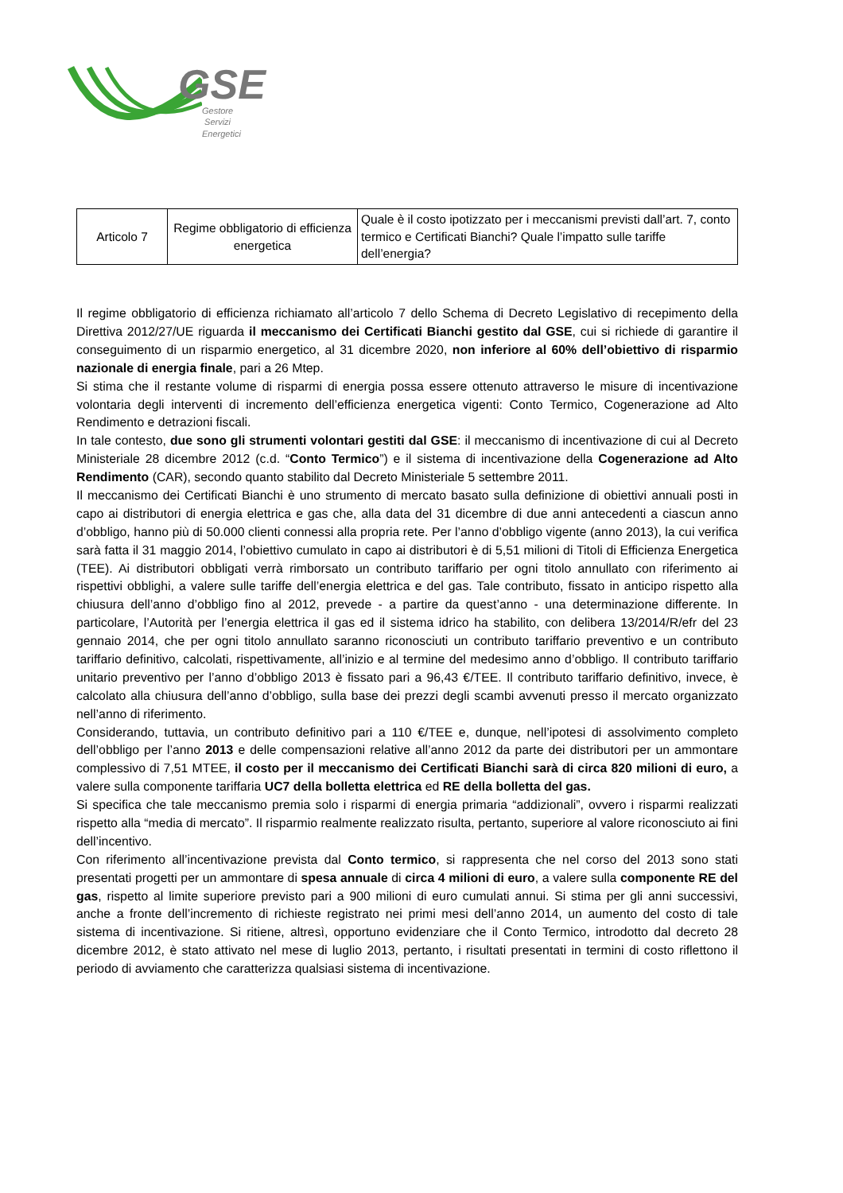GSE
Gestore
Servizi
Energetici
| Articolo 7 | Regime obbligatorio di efficienza energetica | Quale è il costo ipotizzato per i meccanismi previsti dall’art. 7, conto termico e Certificati Bianchi? Quale l’impatto sulle tariffe dell’energia? |
Il regime obbligatorio di efficienza richiamato all’articolo 7 dello Schema di Decreto Legislativo di recepimento della Direttiva 2012/27/UE riguarda il meccanismo dei Certificati Bianchi gestito dal GSE, cui si richiede di garantire il conseguimento di un risparmio energetico, al 31 dicembre 2020, non inferiore al 60% dell’obiettivo di risparmio nazionale di energia finale, pari a 26 Mtep.
Si stima che il restante volume di risparmi di energia possa essere ottenuto attraverso le misure di incentivazione volontaria degli interventi di incremento dell’efficienza energetica vigenti: Conto Termico, Cogenerazione ad Alto Rendimento e detrazioni fiscali.
In tale contesto, due sono gli strumenti volontari gestiti dal GSE: il meccanismo di incentivazione di cui al Decreto Ministeriale 28 dicembre 2012 (c.d. “Conto Termico”) e il sistema di incentivazione della Cogenerazione ad Alto Rendimento (CAR), secondo quanto stabilito dal Decreto Ministeriale 5 settembre 2011.
Il meccanismo dei Certificati Bianchi è uno strumento di mercato basato sulla definizione di obiettivi annuali posti in capo ai distributori di energia elettrica e gas che, alla data del 31 dicembre di due anni antecedenti a ciascun anno d’obbligo, hanno più di 50.000 clienti connessi alla propria rete. Per l’anno d’obbligo vigente (anno 2013), la cui verifica sarà fatta il 31 maggio 2014, l’obiettivo cumulato in capo ai distributori è di 5,51 milioni di Titoli di Efficienza Energetica (TEE). Ai distributori obbligati verrà rimborsato un contributo tariffario per ogni titolo annullato con riferimento ai rispettivi obblighi, a valere sulle tariffe dell’energia elettrica e del gas. Tale contributo, fissato in anticipo rispetto alla chiusura dell’anno d’obbligo fino al 2012, prevede - a partire da quest’anno - una determinazione differente. In particolare, l’Autorità per l’energia elettrica il gas ed il sistema idrico ha stabilito, con delibera 13/2014/R/efr del 23 gennaio 2014, che per ogni titolo annullato saranno riconosciuti un contributo tariffario preventivo e un contributo tariffario definitivo, calcolati, rispettivamente, all’inizio e al termine del medesimo anno d’obbligo. Il contributo tariffario unitario preventivo per l’anno d’obbligo 2013 è fissato pari a 96,43 €/TEE. Il contributo tariffario definitivo, invece, è calcolato alla chiusura dell’anno d’obbligo, sulla base dei prezzi degli scambi avvenuti presso il mercato organizzato nell’anno di riferimento.
Considerando, tuttavia, un contributo definitivo pari a 110 €/TEE e, dunque, nell’ipotesi di assolvimento completo dell’obbligo per l’anno 2013 e delle compensazioni relative all’anno 2012 da parte dei distributori per un ammontare complessivo di 7,51 MTEE, il costo per il meccanismo dei Certificati Bianchi sarà di circa 820 milioni di euro, a valere sulla componente tariffaria UC7 della bolletta elettrica ed RE della bolletta del gas.
Si specifica che tale meccanismo premia solo i risparmi di energia primaria “addizionali”, ovvero i risparmi realizzati rispetto alla “media di mercato”. Il risparmio realmente realizzato risulta, pertanto, superiore al valore riconosciuto ai fini dell’incentivo.
Con riferimento all’incentivazione prevista dal Conto termico, si rappresenta che nel corso del 2013 sono stati presentati progetti per un ammontare di spesa annuale di circa 4 milioni di euro, a valere sulla componente RE del gas, rispetto al limite superiore previsto pari a 900 milioni di euro cumulati annui. Si stima per gli anni successivi, anche a fronte dell’incremento di richieste registrato nei primi mesi dell’anno 2014, un aumento del costo di tale sistema di incentivazione. Si ritiene, altresì, opportuno evidenziare che il Conto Termico, introdotto dal decreto 28 dicembre 2012, è stato attivato nel mese di luglio 2013, pertanto, i risultati presentati in termini di costo riflettono il periodo di avviamento che caratterizza qualsiasi sistema di incentivazione.